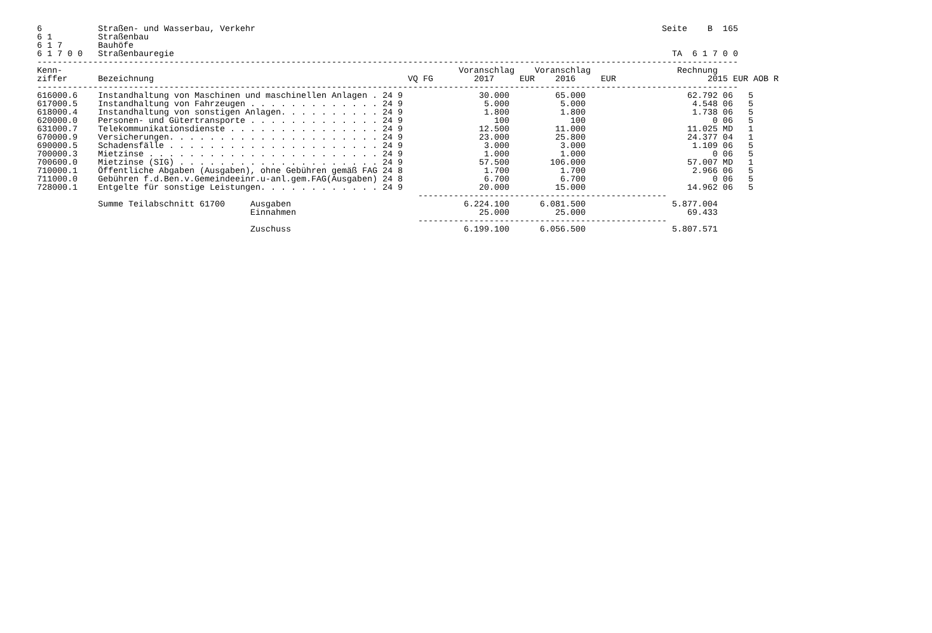6           Straßen- und Wasserbau, Verkehr                                                                                Seite    B  165
6 1         Straßenbau
6 1 7       Bauhöfe
6 1 7 0 0   Straßenbauregie                                                                                                  TA  6 1 7 0 0
------------------------------------------------------------------------------------------------------------------------------------------
Kenn-                                                                              Voranschlag    Voranschlag                 Rechnung
ziffer      Bezeichnung                                                  VQ FG        2017     EUR    2016     EUR                  2015 EUR AOB R
------------------------------------------------------------------------------------------------------------------------------------------
616000.6    Instandhaltung von Maschinen und maschinellen Anlagen . 24 9               30.000         65.000                    62.792 06   5
617000.5    Instandhaltung von Fahrzeugen . . . . . . . . . . . . . 24 9                5.000          5.000                     4.548 06   5
618000.4    Instandhaltung von sonstigen Anlagen. . . . . . . . . . 24 9                1.800          1.800                     1.738 06   5
620000.0    Personen- und Gütertransporte . . . . . . . . . . . . . 24 9                  100            100                         0 06   5
631000.7    Telekommunikationsdienste . . . . . . . . . . . . . . . 24 9               12.500         11.000                    11.025 MD   1
670000.9    Versicherungen. . . . . . . . . . . . . . . . . . . . . 24 9               23.000         25.800                    24.377 04   1
690000.5    Schadensfälle . . . . . . . . . . . . . . . . . . . . . 24 9                3.000          3.000                     1.109 06   5
700000.3    Mietzinse . . . . . . . . . . . . . . . . . . . . . . . 24 9                1.000          1.000                         0 06   5
700600.0    Mietzinse (SIG) . . . . . . . . . . . . . . . . . . . . 24 9               57.500        106.000                    57.007 MD   1
710000.1    Öffentliche Abgaben (Ausgaben), ohne Gebühren gemäß FAG 24 8                1.700          1.700                     2.966 06   5
711000.0    Gebühren f.d.Ben.v.Gemeindeeinr.u-anl.gem.FAG(Ausgaben) 24 8                6.700          6.700                         0 06   5
728000.1    Entgelte für sonstige Leistungen. . . . . . . . . . . . 24 9               20.000         15.000                    14.962 06   5
                                                                           -------------------------------------------------
            Summe Teilabschnitt 61700     Ausgaben                                  6.224.100      6.081.500                 5.877.004
                                          Einnahmen                                    25.000         25.000                    69.433
                                                                           -------------------------------------------------
                                          Zuschuss                                  6.199.100      6.056.500                 5.807.571